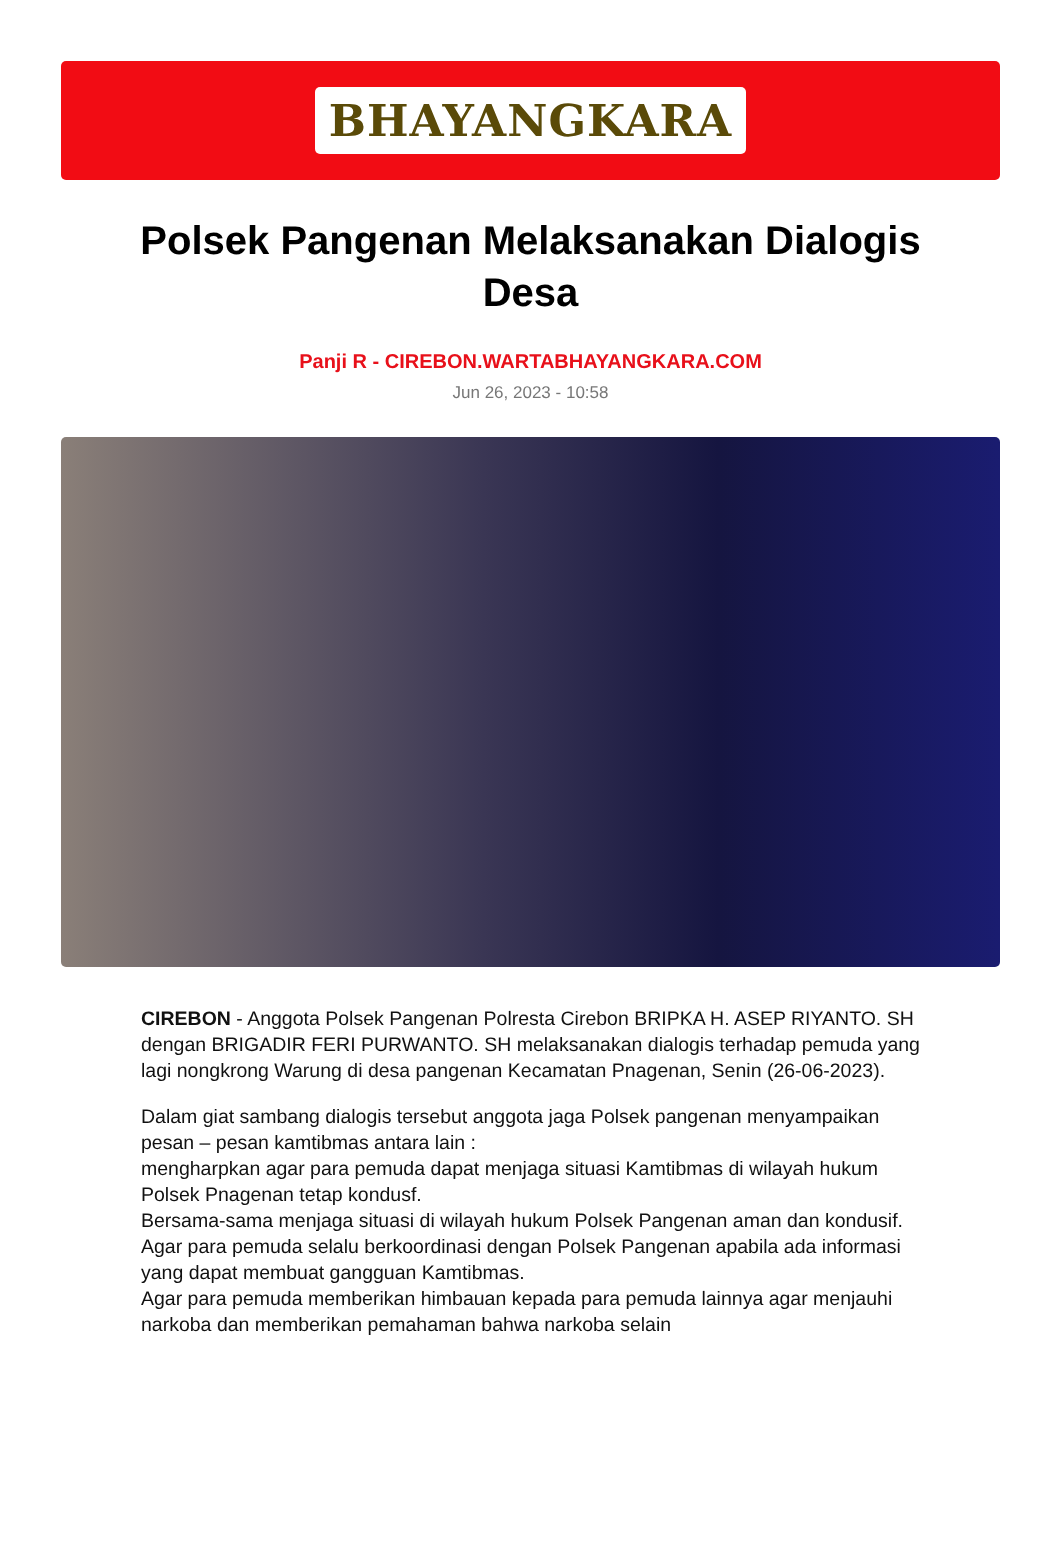BHAYANGKARA
Polsek Pangenan Melaksanakan Dialogis Desa
Panji R - CIREBON.WARTABHAYANGKARA.COM
Jun 26, 2023 - 10:58
CIREBON - Anggota Polsek Pangenan Polresta Cirebon BRIPKA H. ASEP RIYANTO. SH dengan BRIGADIR FERI PURWANTO. SH melaksanakan dialogis terhadap pemuda yang lagi nongkrong Warung di desa pangenan Kecamatan Pnagenan, Senin (26-06-2023).
Dalam giat sambang dialogis tersebut anggota jaga Polsek pangenan menyampaikan pesan – pesan kamtibmas antara lain :
mengharpkan agar para pemuda dapat menjaga situasi Kamtibmas di wilayah hukum Polsek Pnagenan tetap kondusf.
Bersama-sama menjaga situasi di wilayah hukum Polsek Pangenan aman dan kondusif.
Agar para pemuda selalu berkoordinasi dengan Polsek Pangenan apabila ada informasi yang dapat membuat gangguan Kamtibmas.
Agar para pemuda memberikan himbauan kepada para pemuda lainnya agar menjauhi narkoba dan memberikan pemahaman bahwa narkoba selain